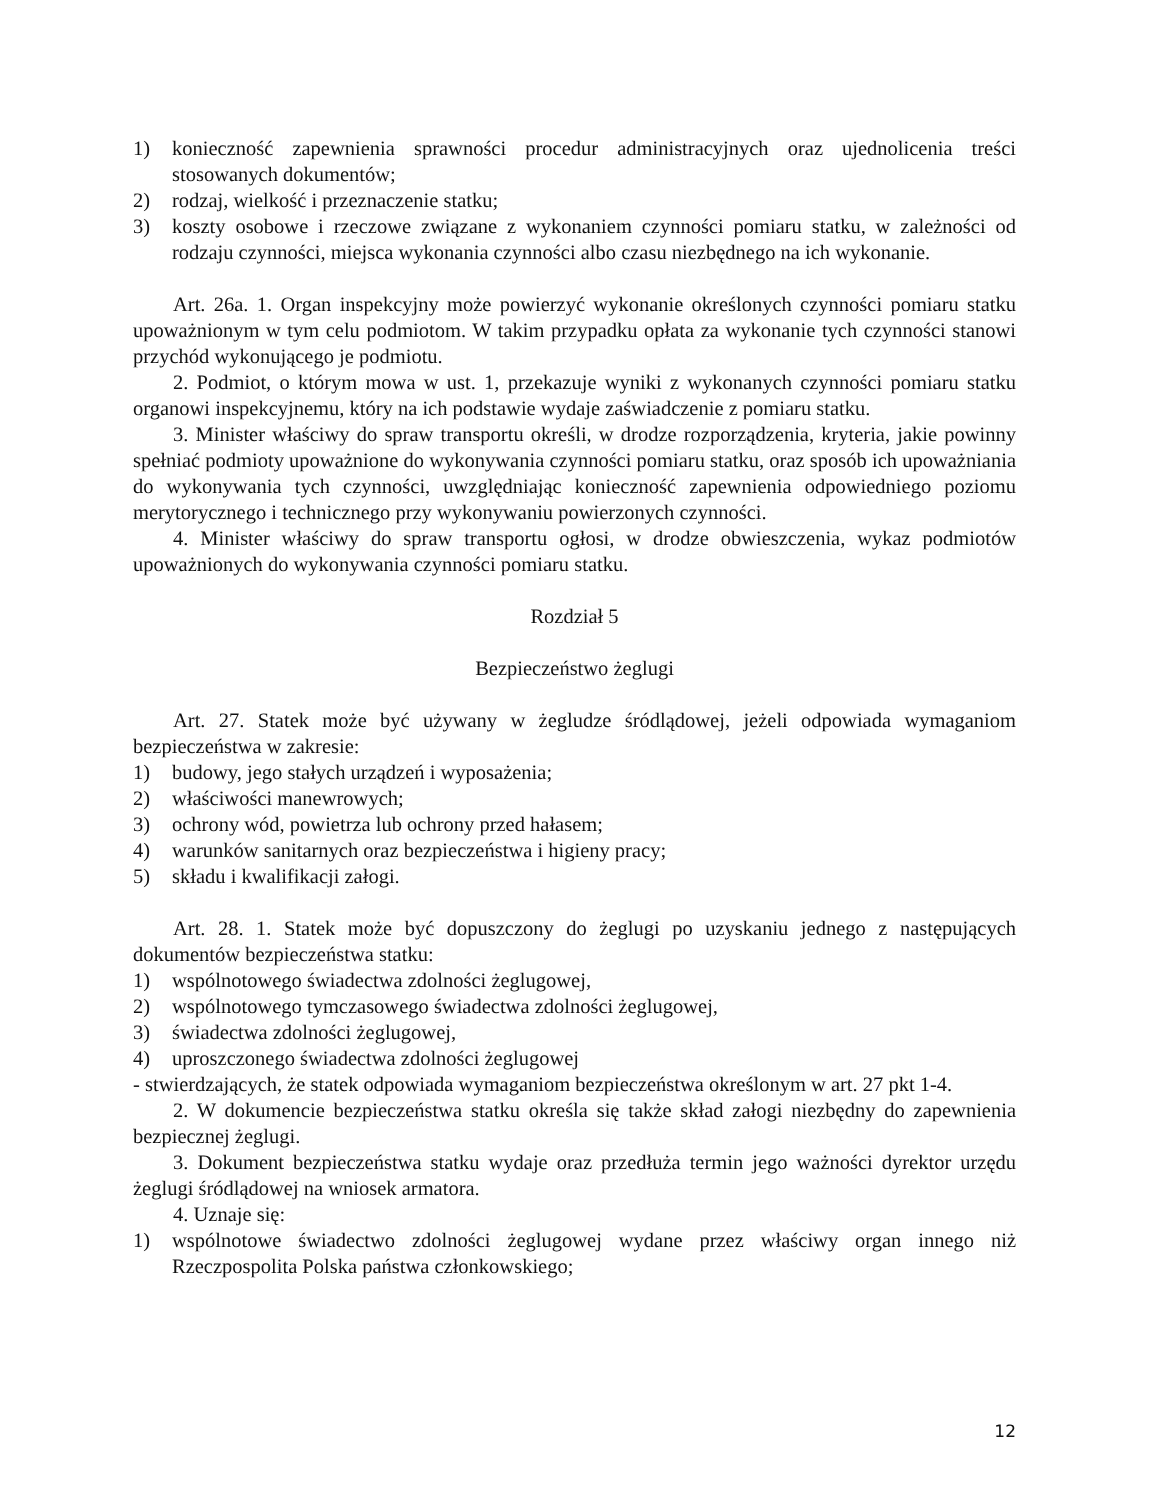1) konieczność zapewnienia sprawności procedur administracyjnych oraz ujednolicenia treści stosowanych dokumentów;
2) rodzaj, wielkość i przeznaczenie statku;
3) koszty osobowe i rzeczowe związane z wykonaniem czynności pomiaru statku, w zależności od rodzaju czynności, miejsca wykonania czynności albo czasu niezbędnego na ich wykonanie.
Art. 26a. 1. Organ inspekcyjny może powierzyć wykonanie określonych czynności pomiaru statku upoważnionym w tym celu podmiotom. W takim przypadku opłata za wykonanie tych czynności stanowi przychód wykonującego je podmiotu.
2. Podmiot, o którym mowa w ust. 1, przekazuje wyniki z wykonanych czynności pomiaru statku organowi inspekcyjnemu, który na ich podstawie wydaje zaświadczenie z pomiaru statku.
3. Minister właściwy do spraw transportu określi, w drodze rozporządzenia, kryteria, jakie powinny spełniać podmioty upoważnione do wykonywania czynności pomiaru statku, oraz sposób ich upoważniania do wykonywania tych czynności, uwzględniając konieczność zapewnienia odpowiedniego poziomu merytorycznego i technicznego przy wykonywaniu powierzonych czynności.
4. Minister właściwy do spraw transportu ogłosi, w drodze obwieszczenia, wykaz podmiotów upoważnionych do wykonywania czynności pomiaru statku.
Rozdział 5
Bezpieczeństwo żeglugi
Art. 27. Statek może być używany w żegludze śródlądowej, jeżeli odpowiada wymaganiom bezpieczeństwa w zakresie:
1) budowy, jego stałych urządzeń i wyposażenia;
2) właściwości manewrowych;
3) ochrony wód, powietrza lub ochrony przed hałasem;
4) warunków sanitarnych oraz bezpieczeństwa i higieny pracy;
5) składu i kwalifikacji załogi.
Art. 28. 1. Statek może być dopuszczony do żeglugi po uzyskaniu jednego z następujących dokumentów bezpieczeństwa statku:
1) wspólnotowego świadectwa zdolności żeglugowej,
2) wspólnotowego tymczasowego świadectwa zdolności żeglugowej,
3) świadectwa zdolności żeglugowej,
4) uproszczonego świadectwa zdolności żeglugowej
- stwierdzających, że statek odpowiada wymaganiom bezpieczeństwa określonym w art. 27 pkt 1-4.
2. W dokumencie bezpieczeństwa statku określa się także skład załogi niezbędny do zapewnienia bezpiecznej żeglugi.
3. Dokument bezpieczeństwa statku wydaje oraz przedłuża termin jego ważności dyrektor urzędu żeglugi śródlądowej na wniosek armatora.
4. Uznaje się:
1) wspólnotowe świadectwo zdolności żeglugowej wydane przez właściwy organ innego niż Rzeczpospolita Polska państwa członkowskiego;
12